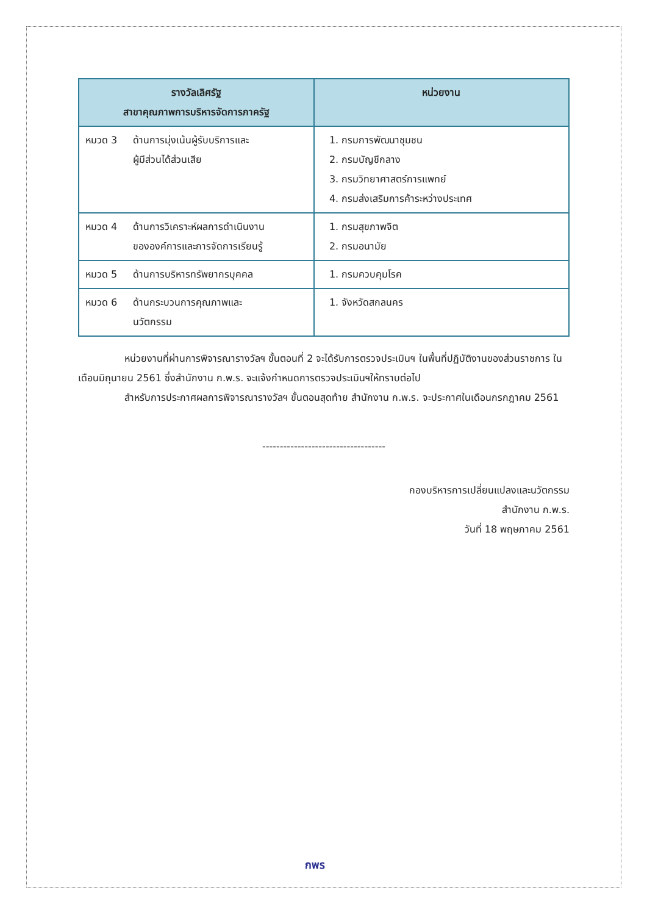| รางวัลเลิศรัฐ สาขาคุณภาพการบริหารจัดการภาครัฐ | หน่วยงาน |
| --- | --- |
| หมวด 3 ด้านการมุ่งเน้นผู้รับบริการและ ผู้มีส่วนได้ส่วนเสีย | 1. กรมการพัฒนาชุมชน 2. กรมบัญชีกลาง 3. กรมวิทยาศาสตร์การแพทย์ 4. กรมส่งเสริมการค้าระหว่างประเทศ |
| หมวด 4 ด้านการวิเคราะห์ผลการดำเนินงาน ขององค์การและการจัดการเรียนรู้ | 1. กรมสุขภาพจิต 2. กรมอนามัย |
| หมวด 5 ด้านการบริหารทรัพยากรบุคคล | 1. กรมควบคุมโรค |
| หมวด 6 ด้านกระบวนการคุณภาพและ นวัตกรรม | 1. จังหวัดสกลนคร |
หน่วยงานที่ผ่านการพิจารณารางวัลฯ ขั้นตอนที่ 2 จะได้รับการตรวจประเมินฯ ในพื้นที่ปฏิบัติงานของส่วนราชการ ในเดือนมิถุนายน 2561 ซึ่งสำนักงาน ก.พ.ร. จะแจ้งกำหนดการตรวจประเมินฯให้ทราบต่อไป
สำหรับการประกาศผลการพิจารณารางวัลฯ ขั้นตอนสุดท้าย สำนักงาน ก.พ.ร. จะประกาศในเดือนกรกฎาคม 2561
-----------------------------------
กองบริหารการเปลี่ยนแปลงและนวัตกรรม
สำนักงาน ก.พ.ร.
วันที่ 18 พฤษภาคม 2561
กพร